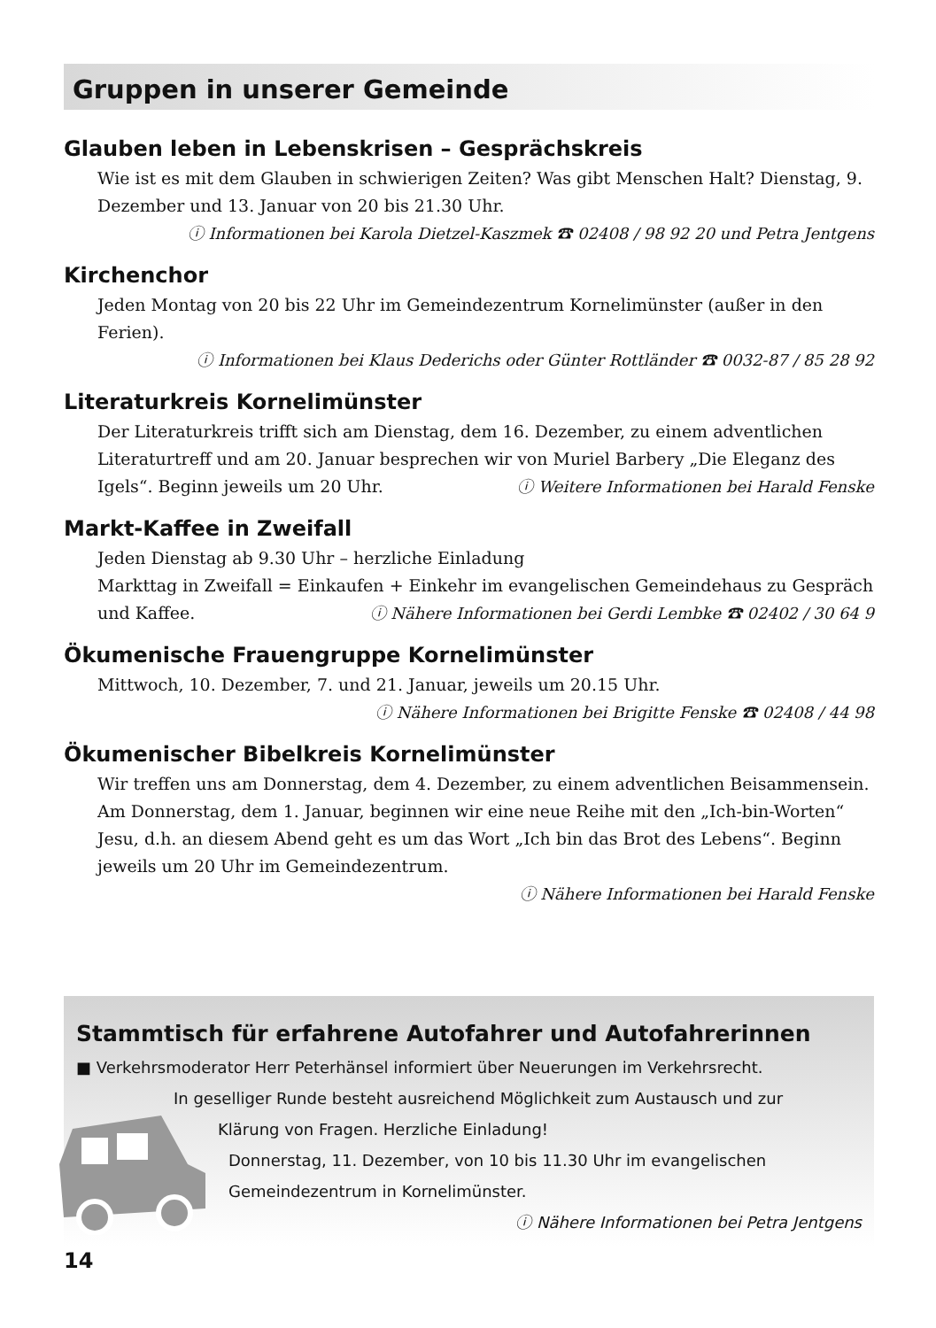Gruppen in unserer Gemeinde
Glauben leben in Lebenskrisen – Gesprächskreis
Wie ist es mit dem Glauben in schwierigen Zeiten? Was gibt Menschen Halt? Dienstag, 9. Dezember und 13. Januar von 20 bis 21.30 Uhr.
ⓘ Informationen bei Karola Dietzel-Kaszmek ☎ 02408 / 98 92 20 und Petra Jentgens
Kirchenchor
Jeden Montag von 20 bis 22 Uhr im Gemeindezentrum Kornelimünster (außer in den Ferien).
ⓘ Informationen bei Klaus Dederichs oder Günter Rottländer ☎ 0032-87 / 85 28 92
Literaturkreis Kornelimünster
Der Literaturkreis trifft sich am Dienstag, dem 16. Dezember, zu einem adventlichen Literaturtreff und am 20. Januar besprechen wir von Muriel Barbery „Die Eleganz des Igels“. Beginn jeweils um 20 Uhr. ⓘ Weitere Informationen bei Harald Fenske
Markt-Kaffee in Zweifall
Jeden Dienstag ab 9.30 Uhr – herzliche Einladung
Markttag in Zweifall = Einkaufen + Einkehr im evangelischen Gemeindehaus zu Gespräch und Kaffee. ⓘ Nähere Informationen bei Gerdi Lembke ☎ 02402 / 30 64 9
Ökumenische Frauengruppe Kornelimünster
Mittwoch, 10. Dezember, 7. und 21. Januar, jeweils um 20.15 Uhr.
ⓘ Nähere Informationen bei Brigitte Fenske ☎ 02408 / 44 98
Ökumenischer Bibelkreis Kornelimünster
Wir treffen uns am Donnerstag, dem 4. Dezember, zu einem adventlichen Beisammensein. Am Donnerstag, dem 1. Januar, beginnen wir eine neue Reihe mit den „Ich-bin-Worten“ Jesu, d.h. an diesem Abend geht es um das Wort „Ich bin das Brot des Lebens“. Beginn jeweils um 20 Uhr im Gemeindezentrum.
ⓘ Nähere Informationen bei Harald Fenske
Stammtisch für erfahrene Autofahrer und Autofahrerinnen
■ Verkehrsmoderator Herr Peterhänsel informiert über Neuerungen im Verkehrsrecht.
In geselliger Runde besteht ausreichend Möglichkeit zum Austausch und zur
Klärung von Fragen. Herzliche Einladung!
Donnerstag, 11. Dezember, von 10 bis 11.30 Uhr im evangelischen Gemeindezentrum in Kornelimünster.
ⓘ Nähere Informationen bei Petra Jentgens
14